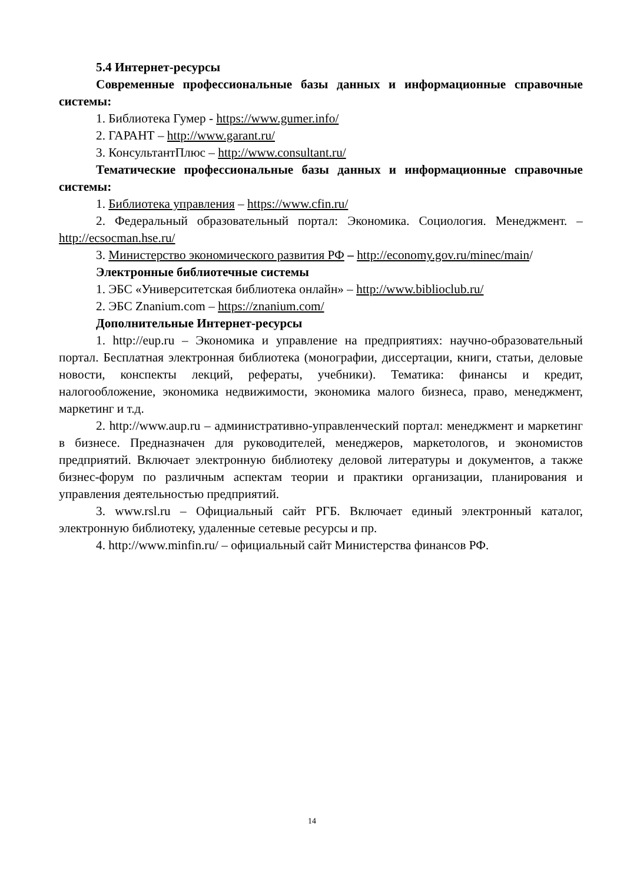5.4 Интернет-ресурсы
Современные профессиональные базы данных и информационные справочные системы:
1. Библиотека Гумер - https://www.gumer.info/
2. ГАРАНТ – http://www.garant.ru/
3. КонсультантПлюс – http://www.consultant.ru/
Тематические профессиональные базы данных и информационные справочные системы:
1. Библиотека управления – https://www.cfin.ru/
2. Федеральный образовательный портал: Экономика. Социология. Менеджмент. – http://ecsocman.hse.ru/
3. Министерство экономического развития РФ – http://economy.gov.ru/minec/main/
Электронные библиотечные системы
1. ЭБС «Университетская библиотека онлайн» – http://www.biblioclub.ru/
2. ЭБС Znanium.com – https://znanium.com/
Дополнительные Интернет-ресурсы
1. http://eup.ru – Экономика и управление на предприятиях: научно-образовательный портал. Бесплатная электронная библиотека (монографии, диссертации, книги, статьи, деловые новости, конспекты лекций, рефераты, учебники). Тематика: финансы и кредит, налогообложение, экономика недвижимости, экономика малого бизнеса, право, менеджмент, маркетинг и т.д.
2. http://www.aup.ru – административно-управленческий портал: менеджмент и маркетинг в бизнесе. Предназначен для руководителей, менеджеров, маркетологов, и экономистов предприятий. Включает электронную библиотеку деловой литературы и документов, а также бизнес-форум по различным аспектам теории и практики организации, планирования и управления деятельностью предприятий.
3. www.rsl.ru – Официальный сайт РГБ. Включает единый электронный каталог, электронную библиотеку, удаленные сетевые ресурсы и пр.
4. http://www.minfin.ru/ – официальный сайт Министерства финансов РФ.
14